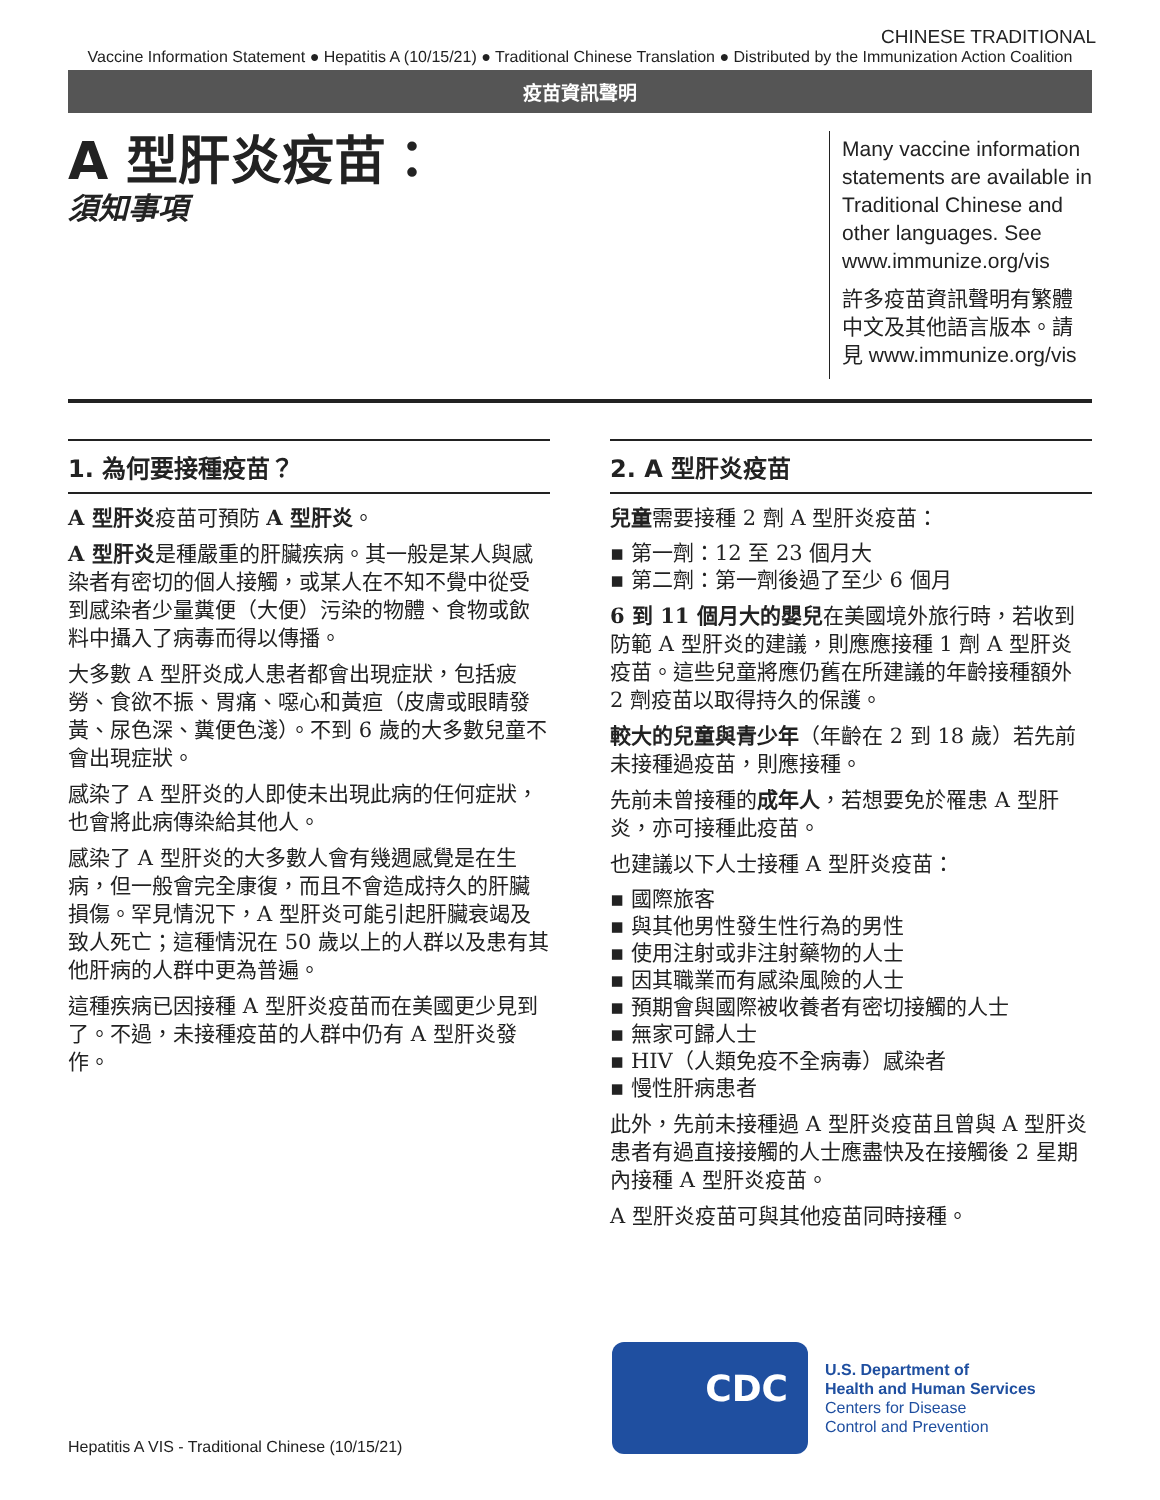CHINESE TRADITIONAL
Vaccine Information Statement ● Hepatitis A (10/15/21) ● Traditional Chinese Translation ● Distributed by the Immunization Action Coalition
疫苗資訊聲明
A 型肝炎疫苗：
須知事項
Many vaccine information statements are available in Traditional Chinese and other languages. See www.immunize.org/vis
許多疫苗資訊聲明有繁體中文及其他語言版本。請見 www.immunize.org/vis
1. 為何要接種疫苗？
A 型肝炎疫苗可預防 A 型肝炎。
A 型肝炎是種嚴重的肝臟疾病。其一般是某人與感染者有密切的個人接觸，或某人在不知不覺中從受到感染者少量糞便（大便）污染的物體、食物或飲料中攝入了病毒而得以傳播。
大多數 A 型肝炎成人患者都會出現症狀，包括疲勞、食欲不振、胃痛、噁心和黃疸（皮膚或眼睛發黃、尿色深、糞便色淺）。不到 6 歲的大多數兒童不會出現症狀。
感染了 A 型肝炎的人即使未出現此病的任何症狀，也會將此病傳染給其他人。
感染了 A 型肝炎的大多數人會有幾週感覺是在生病，但一般會完全康復，而且不會造成持久的肝臟損傷。罕見情況下，A 型肝炎可能引起肝臟衰竭及致人死亡；這種情況在 50 歲以上的人群以及患有其他肝病的人群中更為普遍。
這種疾病已因接種 A 型肝炎疫苗而在美國更少見到了。不過，未接種疫苗的人群中仍有 A 型肝炎發作。
2. A 型肝炎疫苗
兒童需要接種 2 劑 A 型肝炎疫苗：
▪ 第一劑：12 至 23 個月大
▪ 第二劑：第一劑後過了至少 6 個月
6 到 11 個月大的嬰兒在美國境外旅行時，若收到防範 A 型肝炎的建議，則應應接種 1 劑 A 型肝炎疫苗。這些兒童將應仍舊在所建議的年齡接種額外 2 劑疫苗以取得持久的保護。
較大的兒童與青少年（年齡在 2 到 18 歲）若先前未接種過疫苗，則應接種。
先前未曾接種的成年人，若想要免於罹患 A 型肝炎，亦可接種此疫苗。
也建議以下人士接種 A 型肝炎疫苗：
▪ 國際旅客
▪ 與其他男性發生性行為的男性
▪ 使用注射或非注射藥物的人士
▪ 因其職業而有感染風險的人士
▪ 預期會與國際被收養者有密切接觸的人士
▪ 無家可歸人士
▪ HIV（人類免疫不全病毒）感染者
▪ 慢性肝病患者
此外，先前未接種過 A 型肝炎疫苗且曾與 A 型肝炎患者有過直接接觸的人士應盡快及在接觸後 2 星期內接種 A 型肝炎疫苗。
A 型肝炎疫苗可與其他疫苗同時接種。
Hepatitis A VIS - Traditional Chinese (10/15/21)
CDC
U.S. Department of
Health and Human Services
Centers for Disease
Control and Prevention